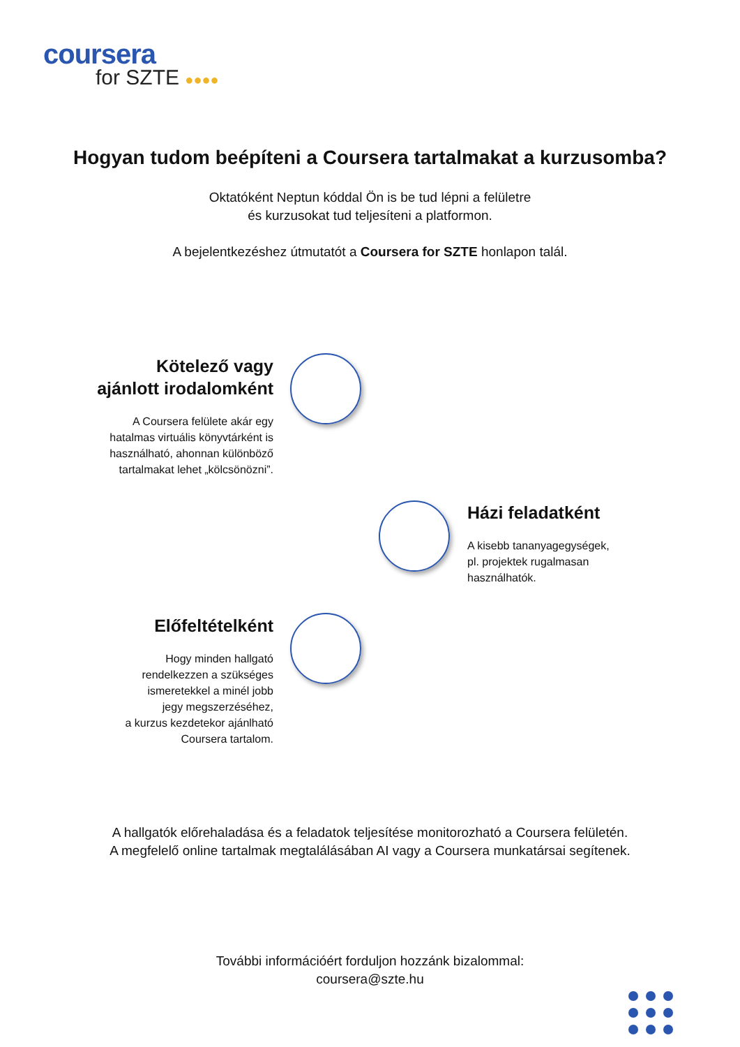coursera
for SZTE ●●●●
Hogyan tudom beépíteni a Coursera tartalmakat a kurzusomba?
Oktatóként Neptun kóddal Ön is be tud lépni a felületre
és kurzusokat tud teljesíteni a platformon.
A bejelentkezéshez útmutatót a Coursera for SZTE honlapon talál.
Kötelező vagy
ajánlott irodalomként
A Coursera felülete akár egy
hatalmas virtuális könyvtárként is
használható, ahonnan különböző
tartalmakat lehet „kölcsönözni”.
Házi feladatként
A kisebb tananyagegységek,
pl. projektek rugalmasan
használhatók.
Előfeltételként
Hogy minden hallgató
rendelkezzen a szükséges
ismeretekkel a minél jobb
jegy megszerzéséhez,
a kurzus kezdetekor ajánlható
Coursera tartalom.
A hallgatók előrehaladása és a feladatok teljesítése monitorozható a Coursera felületén.
A megfelelő online tartalmak megtalálásában AI vagy a Coursera munkatársai segítenek.
További információért forduljon hozzánk bizalommal:
coursera@szte.hu